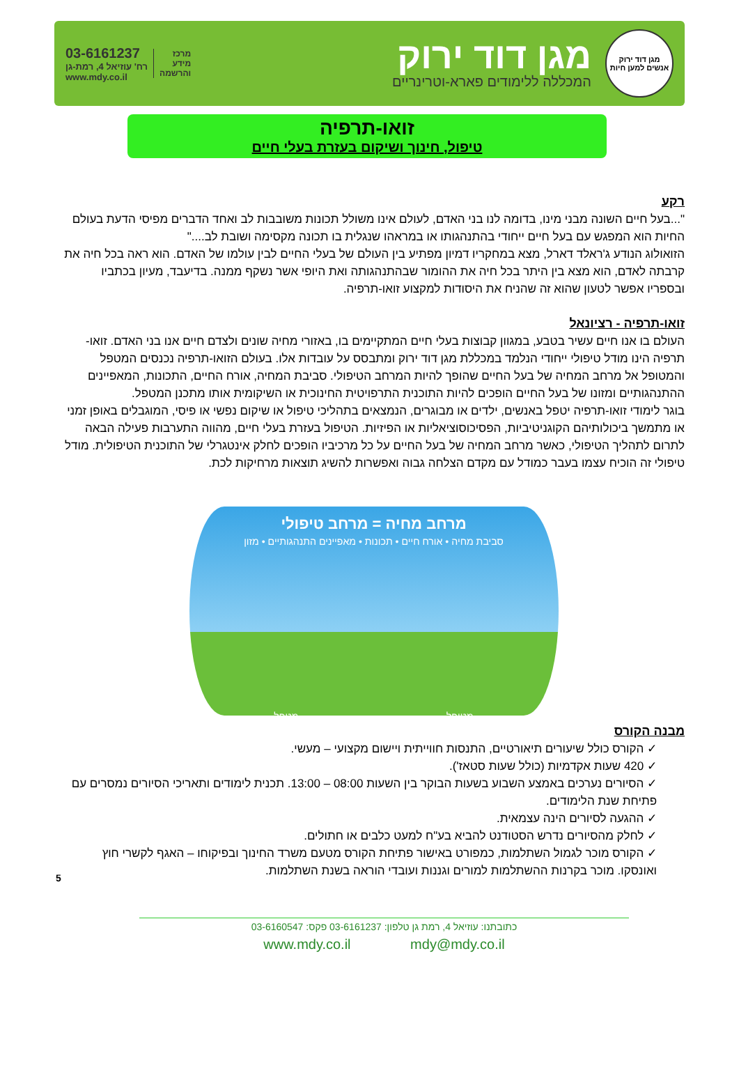מגן דוד ירוק
אנשים למען חיות
מגן דוד ירוק
המכללה ללימודים פארא-וטרינריים
מרכז
מידע
והרשמה
03-6161237
רח' עוזיאל 4, רמת-גן
www.mdy.co.il
זואו-תרפיה
טיפול, חינוך ושיקום בעזרת בעלי חיים
רקע
"...בעל חיים השונה מבני מינו, בדומה לנו בני האדם, לעולם אינו משולל תכונות משובבות לב ואחד הדברים מפיסי הדעת בעולם החיות הוא המפגש עם בעל חיים ייחודי בהתנהגותו או במראהו שנגלית בו תכונה מקסימה ושובת לב...."
הזואולוג הנודע ג'ראלד דארל, מצא במחקריו דמיון מפתיע בין העולם של בעלי החיים לבין עולמו של האדם. הוא ראה בכל חיה את קרבתה לאדם, הוא מצא בין היתר בכל חיה את ההומור שבהתנהגותה ואת היופי אשר נשקף ממנה. בדיעבד, מעיון בכתביו ובספריו אפשר לטעון שהוא זה שהניח את היסודות למקצוע זואו-תרפיה.
זואו-תרפיה - רציונאל
העולם בו אנו חיים עשיר בטבע, במגוון קבוצות בעלי חיים המתקיימים בו, באזורי מחיה שונים ולצדם חיים אנו בני האדם. זואו-תרפיה הינו מודל טיפולי ייחודי הנלמד במכללת מגן דוד ירוק ומתבסס על עובדות אלו. בעולם הזואו-תרפיה נכנסים המטפל והמטופל אל מרחב המחיה של בעל החיים שהופך להיות המרחב הטיפולי. סביבת המחיה, אורח החיים, התכונות, המאפיינים ההתנהגותיים ומזונו של בעל החיים הופכים להיות התוכנית התרפויטית החינוכית או השיקומית אותו מתכנן המטפל.
בוגר לימודי זואו-תרפיה יטפל באנשים, ילדים או מבוגרים, הנמצאים בתהליכי טיפול או שיקום נפשי או פיסי, המוגבלים באופן זמני או מתמשך ביכולותיהם הקוגניטיביות, הפסיכוסוציאליות או הפיזיות. הטיפול בעזרת בעלי חיים, מהווה התערבות פעילה הבאה לתרום לתהליך הטיפולי, כאשר מרחב המחיה של בעל החיים על כל מרכיביו הופכים לחלק אינטגרלי של התוכנית הטיפולית. מודל טיפולי זה הוכיח עצמו בעבר כמודל עם מקדם הצלחה גבוה ואפשרות להשיג תוצאות מרחיקות לכת.
מרחב מחיה = מרחב טיפולי
סביבת מחיה • אורח חיים • תכונות • מאפיינים התנהגותיים • מזון
מטופל מטפל
מבנה הקורס
✓ הקורס כולל שיעורים תיאורטיים, התנסות חווייתית ויישום מקצועי – מעשי.
✓ 420 שעות אקדמיות (כולל שעות סטאז').
✓ הסיורים נערכים באמצע השבוע בשעות הבוקר בין השעות 08:00 – 13:00. תכנית לימודים ותאריכי הסיורים נמסרים עם פתיחת שנת הלימודים.
✓ ההגעה לסיורים הינה עצמאית.
✓ לחלק מהסיורים נדרש הסטודנט להביא בע"ח למעט כלבים או חתולים.
✓ הקורס מוכר לגמול השתלמות, כמפורט באישור פתיחת הקורס מטעם משרד החינוך ובפיקוחו – האגף לקשרי חוץ ואונסקו. מוכר בקרנות ההשתלמות למורים וגננות ועובדי הוראה בשנת השתלמות.
5 כתובתנו: עוזיאל 4, רמת גן טלפון: 03-6161237 פקס: 03-6160547
www.mdy.co.il mdy@mdy.co.il